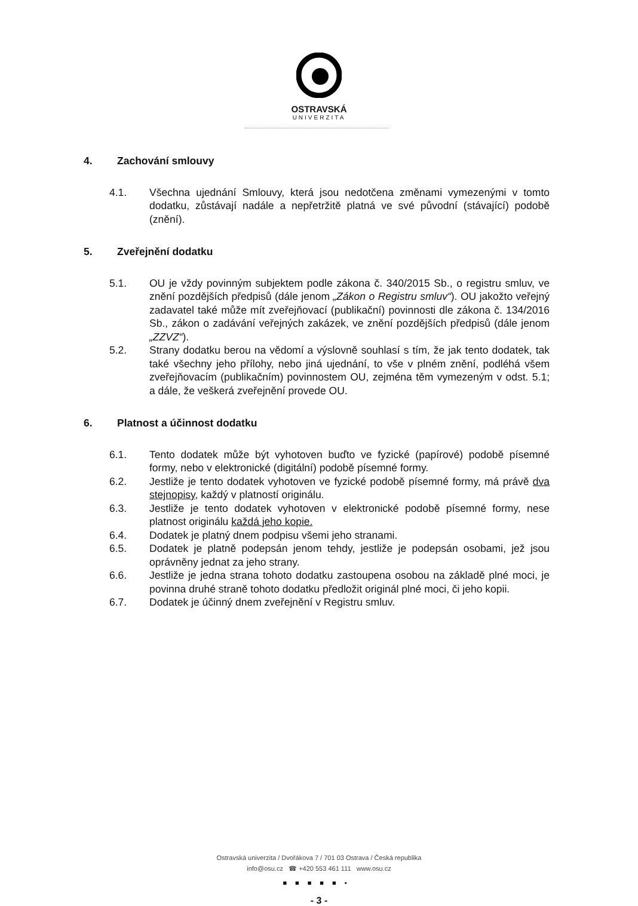OSTRAVSKÁ
UNIVERZITA
4. Zachování smlouvy
4.1. Všechna ujednání Smlouvy, která jsou nedotčena změnami vymezenými v tomto dodatku, zůstávají nadále a nepřetržitě platná ve své původní (stávající) podobě (znění).
5. Zveřejnění dodatku
5.1. OU je vždy povinným subjektem podle zákona č. 340/2015 Sb., o registru smluv, ve znění pozdějších předpisů (dále jenom „Zákon o Registru smluv“). OU jakožto veřejný zadavatel také může mít zveřejňovací (publikační) povinnosti dle zákona č. 134/2016 Sb., zákon o zadávání veřejných zakázek, ve znění pozdějších předpisů (dále jenom „ZZVZ“).
5.2. Strany dodatku berou na vědomí a výslovně souhlasí s tím, že jak tento dodatek, tak také všechny jeho přílohy, nebo jiná ujednání, to vše v plném znění, podléhá všem zveřejňovacím (publikačním) povinnostem OU, zejména těm vymezeným v odst. 5.1; a dále, že veškerá zveřejnění provede OU.
6. Platnost a účinnost dodatku
6.1. Tento dodatek může být vyhotoven buďto ve fyzické (papírové) podobě písemné formy, nebo v elektronické (digitální) podobě písemné formy.
6.2. Jestliže je tento dodatek vyhotoven ve fyzické podobě písemné formy, má právě dva stejnopisy, každý v platností originálu.
6.3. Jestliže je tento dodatek vyhotoven v elektronické podobě písemné formy, nese platnost originálu každá jeho kopie.
6.4. Dodatek je platný dnem podpisu všemi jeho stranami.
6.5. Dodatek je platně podepsán jenom tehdy, jestliže je podepsán osobami, jež jsou oprávněny jednat za jeho strany.
6.6. Jestliže je jedna strana tohoto dodatku zastoupena osobou na základě plné moci, je povinna druhé straně tohoto dodatku předložit originál plné moci, či jeho kopii.
6.7. Dodatek je účinný dnem zveřejnění v Registru smluv.
Ostravská univerzita / Dvořákova 7 / 701 03 Ostrava / Česká republika
info@osu.cz ☎ +420 553 461 111 www.osu.cz
■■■■■▪
- 3 -